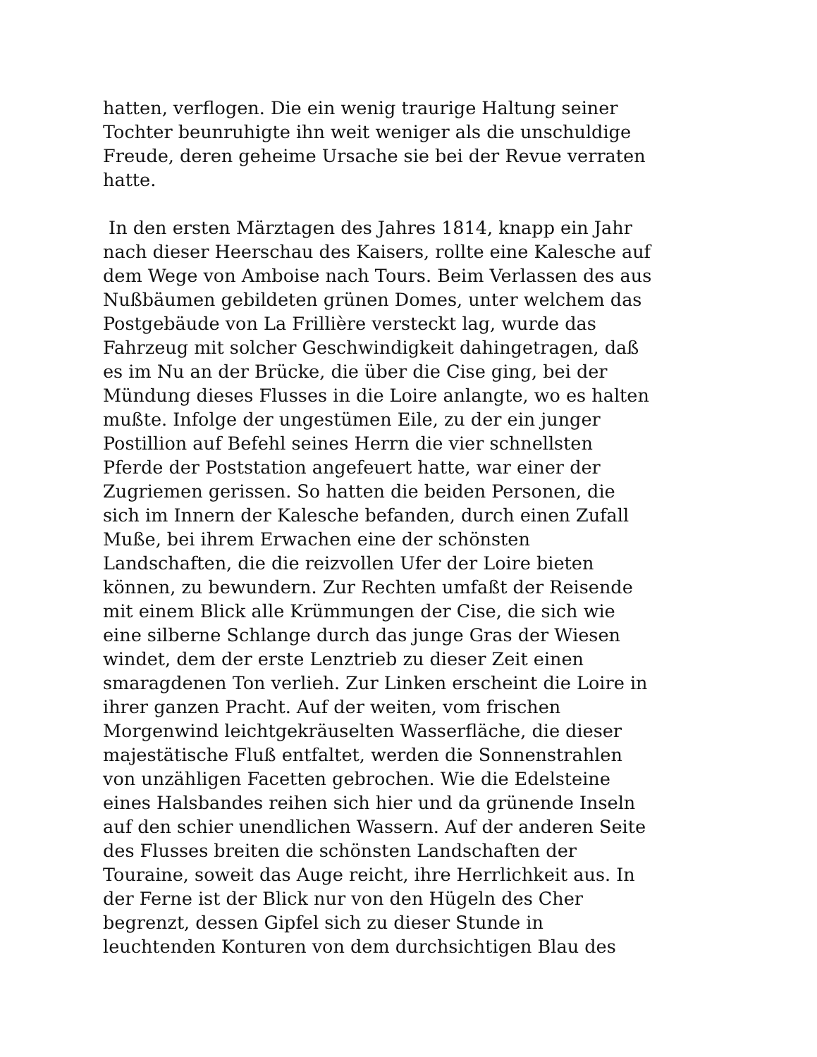hatten, verflogen. Die ein wenig traurige Haltung seiner
Tochter beunruhigte ihn weit weniger als die unschuldige
Freude, deren geheime Ursache sie bei der Revue verraten
hatte.
In den ersten Märztagen des Jahres 1814, knapp ein Jahr
nach dieser Heerschau des Kaisers, rollte eine Kalesche auf
dem Wege von Amboise nach Tours. Beim Verlassen des aus
Nußbäumen gebildeten grünen Domes, unter welchem das
Postgebäude von La Frillière versteckt lag, wurde das
Fahrzeug mit solcher Geschwindigkeit dahingetragen, daß
es im Nu an der Brücke, die über die Cise ging, bei der
Mündung dieses Flusses in die Loire anlangte, wo es halten
mußte. Infolge der ungestümen Eile, zu der ein junger
Postillion auf Befehl seines Herrn die vier schnellsten
Pferde der Poststation angefeuert hatte, war einer der
Zugriemen gerissen. So hatten die beiden Personen, die
sich im Innern der Kalesche befanden, durch einen Zufall
Muße, bei ihrem Erwachen eine der schönsten
Landschaften, die die reizvollen Ufer der Loire bieten
können, zu bewundern. Zur Rechten umfaßt der Reisende
mit einem Blick alle Krümmungen der Cise, die sich wie
eine silberne Schlange durch das junge Gras der Wiesen
windet, dem der erste Lenztrieb zu dieser Zeit einen
smaragdenen Ton verlieh. Zur Linken erscheint die Loire in
ihrer ganzen Pracht. Auf der weiten, vom frischen
Morgenwind leichtgekräuselten Wasserfläche, die dieser
majestätische Fluß entfaltet, werden die Sonnenstrahlen
von unzähligen Facetten gebrochen. Wie die Edelsteine
eines Halsbandes reihen sich hier und da grünende Inseln
auf den schier unendlichen Wassern. Auf der anderen Seite
des Flusses breiten die schönsten Landschaften der
Touraine, soweit das Auge reicht, ihre Herrlichkeit aus. In
der Ferne ist der Blick nur von den Hügeln des Cher
begrenzt, dessen Gipfel sich zu dieser Stunde in
leuchtenden Konturen von dem durchsichtigen Blau des